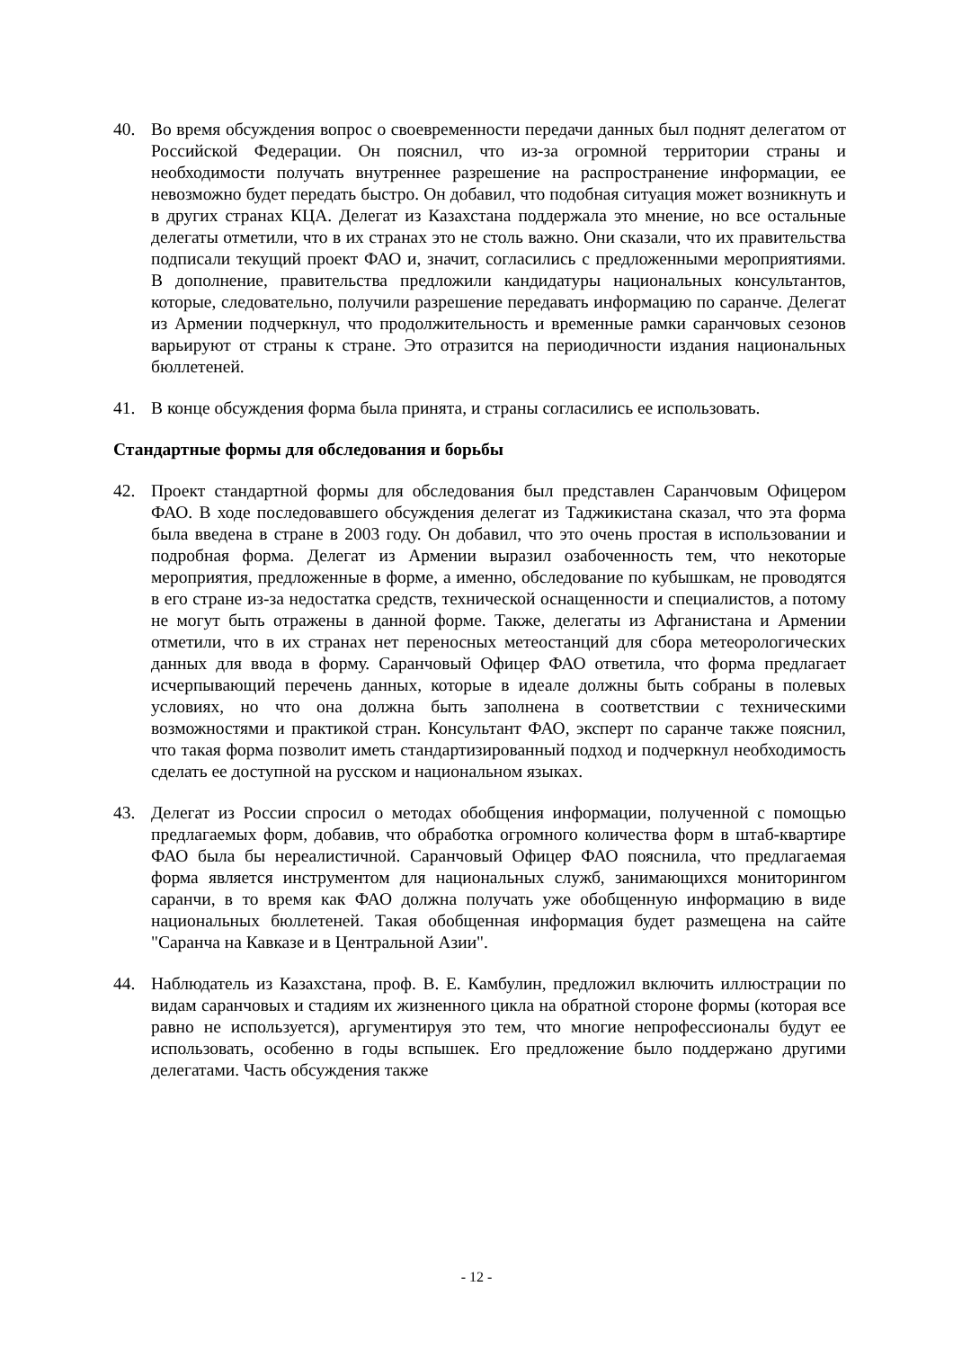40. Во время обсуждения вопрос о своевременности передачи данных был поднят делегатом от Российской Федерации. Он пояснил, что из-за огромной территории страны и необходимости получать внутреннее разрешение на распространение информации, ее невозможно будет передать быстро. Он добавил, что подобная ситуация может возникнуть и в других странах КЦА. Делегат из Казахстана поддержала это мнение, но все остальные делегаты отметили, что в их странах это не столь важно. Они сказали, что их правительства подписали текущий проект ФАО и, значит, согласились с предложенными мероприятиями. В дополнение, правительства предложили кандидатуры национальных консультантов, которые, следовательно, получили разрешение передавать информацию по саранче. Делегат из Армении подчеркнул, что продолжительность и временные рамки саранчовых сезонов варьируют от страны к стране. Это отразится на периодичности издания национальных бюллетеней.
41. В конце обсуждения форма была принята, и страны согласились ее использовать.
Стандартные формы для обследования и борьбы
42. Проект стандартной формы для обследования был представлен Саранчовым Офицером ФАО. В ходе последовавшего обсуждения делегат из Таджикистана сказал, что эта форма была введена в стране в 2003 году. Он добавил, что это очень простая в использовании и подробная форма. Делегат из Армении выразил озабоченность тем, что некоторые мероприятия, предложенные в форме, а именно, обследование по кубышкам, не проводятся в его стране из-за недостатка средств, технической оснащенности и специалистов, а потому не могут быть отражены в данной форме. Также, делегаты из Афганистана и Армении отметили, что в их странах нет переносных метеостанций для сбора метеорологических данных для ввода в форму. Саранчовый Офицер ФАО ответила, что форма предлагает исчерпывающий перечень данных, которые в идеале должны быть собраны в полевых условиях, но что она должна быть заполнена в соответствии с техническими возможностями и практикой стран. Консультант ФАО, эксперт по саранче также пояснил, что такая форма позволит иметь стандартизированный подход и подчеркнул необходимость сделать ее доступной на русском и национальном языках.
43. Делегат из России спросил о методах обобщения информации, полученной с помощью предлагаемых форм, добавив, что обработка огромного количества форм в штаб-квартире ФАО была бы нереалистичной. Саранчовый Офицер ФАО пояснила, что предлагаемая форма является инструментом для национальных служб, занимающихся мониторингом саранчи, в то время как ФАО должна получать уже обобщенную информацию в виде национальных бюллетеней. Такая обобщенная информация будет размещена на сайте "Саранча на Кавказе и в Центральной Азии".
44. Наблюдатель из Казахстана, проф. В. Е. Камбулин, предложил включить иллюстрации по видам саранчовых и стадиям их жизненного цикла на обратной стороне формы (которая все равно не используется), аргументируя это тем, что многие непрофессионалы будут ее использовать, особенно в годы вспышек. Его предложение было поддержано другими делегатами. Часть обсуждения также
- 12 -